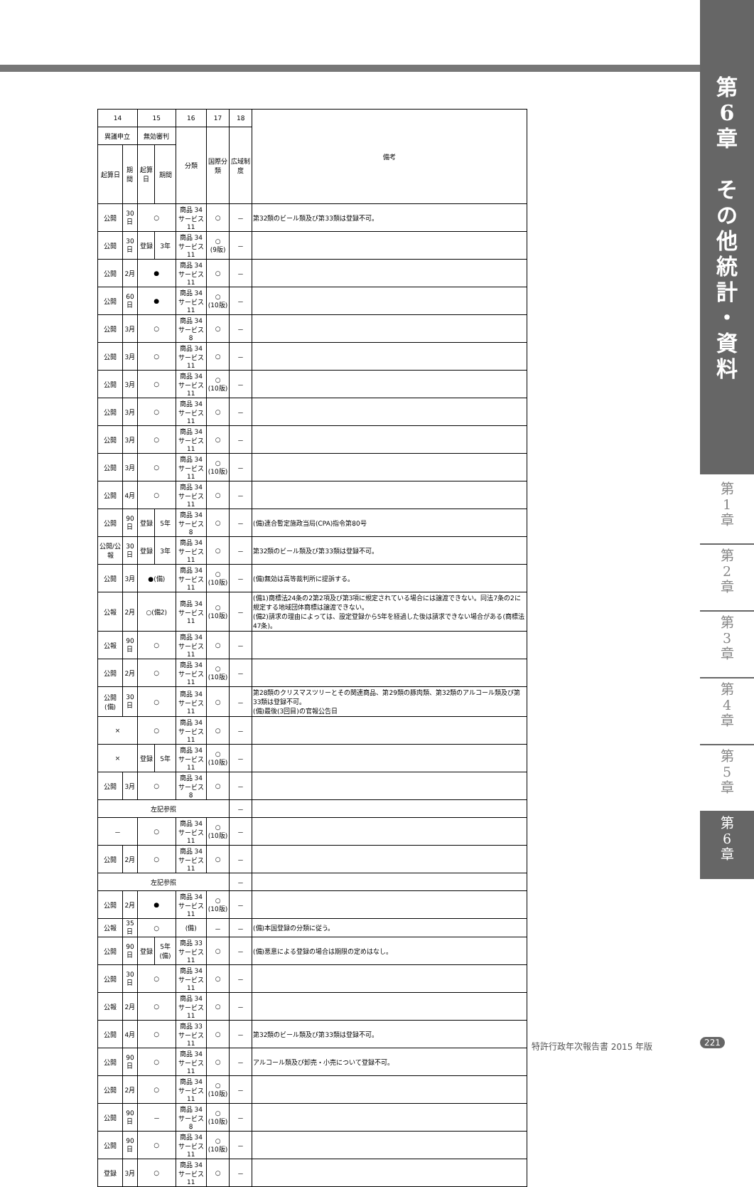第
6
章
そ
の
他
統
計
・
資
料
第
1
章
第
2
章
第
3
章
第
4
章
第
5
章
第
6
章
| 14 | | 15 | | 16 | 17 | 18 | 備考 |
| --- | --- | --- | --- | --- | --- | --- | --- |
| 異議申立 | | 無効審判 | | 分類 | 国際分類 | 広域制度 | |
| 起算日 | 期間 | 起算日 | 期間 | | | | |
| 公開 | 30日 | ○ | | 商品 34 サービス 11 | ○ | － | 第32類のビール類及び第33類は登録不可。 |
| 公開 | 30日 | 登録 | 3年 | 商品 34 サービス 11 | ○ (9版) | － | |
| 公開 | 2月 | ● | | 商品 34 サービス 11 | ○ | － | |
| 公開 | 60日 | ● | | 商品 34 サービス 11 | ○ (10版) | － | |
| 公開 | 3月 | ○ | | 商品 34 サービス 8 | ○ | － | |
| 公開 | 3月 | ○ | | 商品 34 サービス 11 | ○ | － | |
| 公開 | 3月 | ○ | | 商品 34 サービス 11 | ○ (10版) | － | |
| 公開 | 3月 | ○ | | 商品 34 サービス 11 | ○ | － | |
| 公開 | 3月 | ○ | | 商品 34 サービス 11 | ○ | － | |
| 公開 | 3月 | ○ | | 商品 34 サービス 11 | ○ (10版) | － | |
| 公開 | 4月 | ○ | | 商品 34 サービス11 | ○ | － | |
| 公開 | 90日 | 登録 | 5年 | 商品 34 サービス 8 | ○ | － | (備)連合暫定施政当局(CPA)指令第80号 |
| 公開/公報 | 30日 | 登録 | 3年 | 商品 34 サービス 11 | ○ | － | 第32類のビール類及び第33類は登録不可。 |
| 公開 | 3月 | ●(備) | | 商品 34 サービス 11 | ○ (10版) | － | (備)無効は高等裁判所に提訴する。 |
| 公報 | 2月 | ○(備2) | | 商品 34 サービス 11 | ○ (10版) | － | (備1)商標法24条の2第2項及び第3項に規定されている場合には譲渡できない。同法7条の2に規定する地域団体商標は譲渡できない。 (備2)請求の理由によっては、設定登録から5年を経過した後は請求できない場合がある(商標法47条)。 |
| 公報 | 90日 | ○ | | 商品 34 サービス 11 | ○ | － | |
| 公開 | 2月 | ○ | | 商品 34 サービス 11 | ○ (10版) | － | |
| 公開(備) | 30日 | ○ | | 商品 34 サービス 11 | ○ | － | 第28類のクリスマスツリーとその関連商品、第29類の豚肉類、第32類のアルコール類及び第33類は登録不可。 (備)最後(3回目)の官報公告日 |
| × | | ○ | | 商品 34 サービス 11 | ○ | － | |
| × | | 登録 | 5年 | 商品 34 サービス 11 | ○ (10版) | － | |
| 公開 | 3月 | ○ | | 商品 34 サービス 8 | ○ | － | |
| 左記参照 | | | | | | － | |
| － | | ○ | | 商品 34 サービス 11 | ○ (10版) | － | |
| 公開 | 2月 | ○ | | 商品 34 サービス 11 | ○ | － | |
| 左記参照 | | | | | | － | |
| 公開 | 2月 | ● | | 商品 34 サービス 11 | ○ (10版) | － | |
| 公報 | 35日 | ○ | | (備) | － | － | (備)本国登録の分類に従う。 |
| 公開 | 90日 | 登録 | 5年(備) | 商品 33 サービス 11 | ○ | － | (備)悪意による登録の場合は期限の定めはなし。 |
| 公開 | 30日 | ○ | | 商品 34 サービス 11 | ○ | － | |
| 公報 | 2月 | ○ | | 商品 34 サービス 11 | ○ | － | |
| 公開 | 4月 | ○ | | 商品 33 サービス 11 | ○ | － | 第32類のビール類及び第33類は登録不可。 |
| 公開 | 90日 | ○ | | 商品 34 サービス 11 | ○ | － | アルコール類及び卸売・小売について登録不可。 |
| 公開 | 2月 | ○ | | 商品 34 サービス 11 | ○ (10版) | － | |
| 公開 | 90日 | － | | 商品 34 サービス 8 | ○ (10版) | － | |
| 公開 | 90日 | ○ | | 商品 34 サービス 11 | ○ (10版) | － | |
| 登録 | 3月 | ○ | | 商品 34 サービス 11 | ○ | － | |
特許行政年次報告書 2015 年版 221